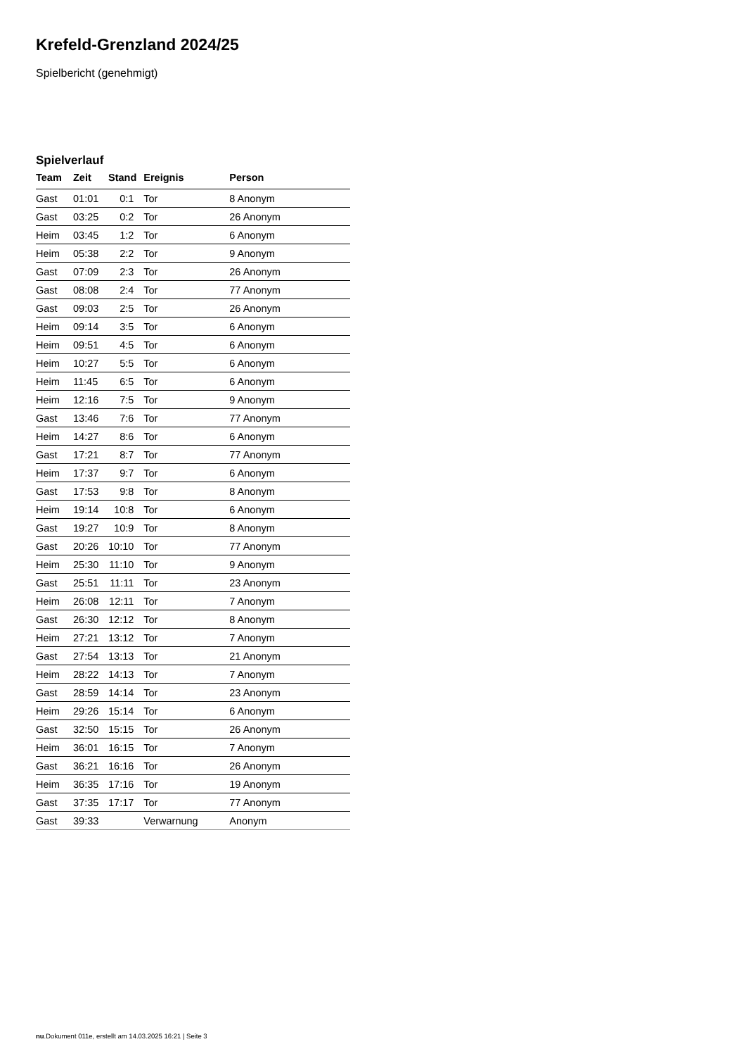Krefeld-Grenzland 2024/25
Spielbericht (genehmigt)
Spielverlauf
| Team | Zeit | Stand | Ereignis | Person |
| --- | --- | --- | --- | --- |
| Gast | 01:01 | 0:1 | Tor | 8 Anonym |
| Gast | 03:25 | 0:2 | Tor | 26 Anonym |
| Heim | 03:45 | 1:2 | Tor | 6 Anonym |
| Heim | 05:38 | 2:2 | Tor | 9 Anonym |
| Gast | 07:09 | 2:3 | Tor | 26 Anonym |
| Gast | 08:08 | 2:4 | Tor | 77 Anonym |
| Gast | 09:03 | 2:5 | Tor | 26 Anonym |
| Heim | 09:14 | 3:5 | Tor | 6 Anonym |
| Heim | 09:51 | 4:5 | Tor | 6 Anonym |
| Heim | 10:27 | 5:5 | Tor | 6 Anonym |
| Heim | 11:45 | 6:5 | Tor | 6 Anonym |
| Heim | 12:16 | 7:5 | Tor | 9 Anonym |
| Gast | 13:46 | 7:6 | Tor | 77 Anonym |
| Heim | 14:27 | 8:6 | Tor | 6 Anonym |
| Gast | 17:21 | 8:7 | Tor | 77 Anonym |
| Heim | 17:37 | 9:7 | Tor | 6 Anonym |
| Gast | 17:53 | 9:8 | Tor | 8 Anonym |
| Heim | 19:14 | 10:8 | Tor | 6 Anonym |
| Gast | 19:27 | 10:9 | Tor | 8 Anonym |
| Gast | 20:26 | 10:10 | Tor | 77 Anonym |
| Heim | 25:30 | 11:10 | Tor | 9 Anonym |
| Gast | 25:51 | 11:11 | Tor | 23 Anonym |
| Heim | 26:08 | 12:11 | Tor | 7 Anonym |
| Gast | 26:30 | 12:12 | Tor | 8 Anonym |
| Heim | 27:21 | 13:12 | Tor | 7 Anonym |
| Gast | 27:54 | 13:13 | Tor | 21 Anonym |
| Heim | 28:22 | 14:13 | Tor | 7 Anonym |
| Gast | 28:59 | 14:14 | Tor | 23 Anonym |
| Heim | 29:26 | 15:14 | Tor | 6 Anonym |
| Gast | 32:50 | 15:15 | Tor | 26 Anonym |
| Heim | 36:01 | 16:15 | Tor | 7 Anonym |
| Gast | 36:21 | 16:16 | Tor | 26 Anonym |
| Heim | 36:35 | 17:16 | Tor | 19 Anonym |
| Gast | 37:35 | 17:17 | Tor | 77 Anonym |
| Gast | 39:33 | | Verwarnung | Anonym |
nu.Dokument 011e, erstellt am 14.03.2025 16:21 | Seite 3